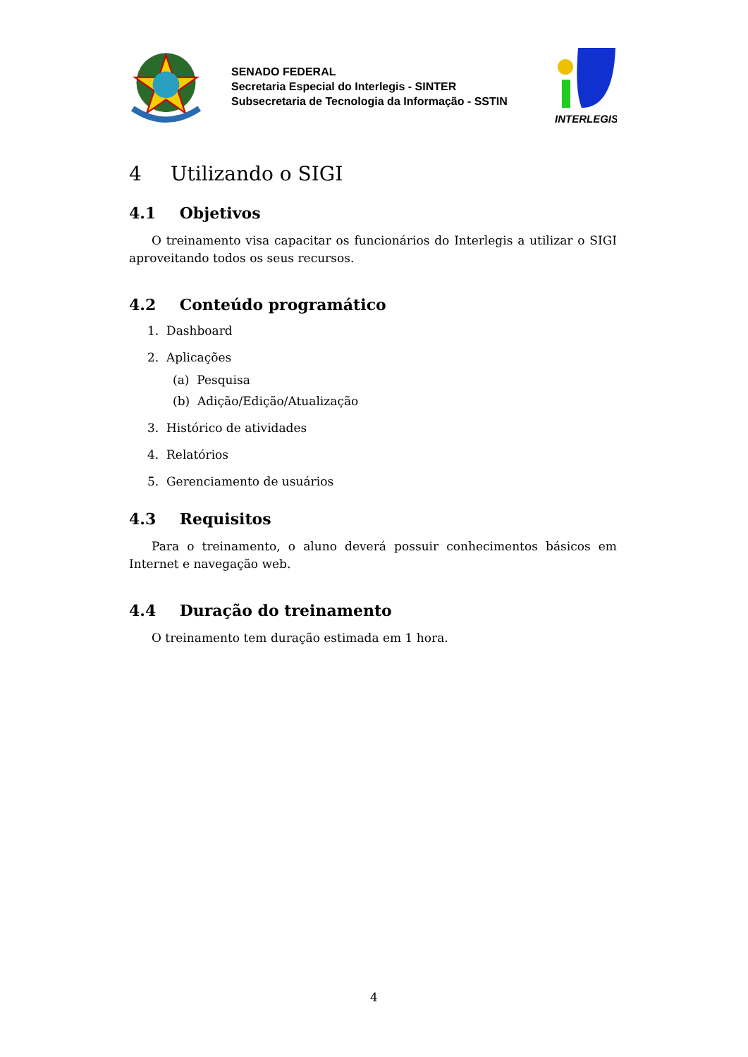SENADO FEDERAL
Secretaria Especial do Interlegis - SINTER
Subsecretaria de Tecnologia da Informação - SSTIN
INTERLEGIS
4 Utilizando o SIGI
4.1 Objetivos
O treinamento visa capacitar os funcionários do Interlegis a utilizar o SIGI aproveitando todos os seus recursos.
4.2 Conteúdo programático
1. Dashboard
2. Aplicações
(a) Pesquisa
(b) Adição/Edição/Atualização
3. Histórico de atividades
4. Relatórios
5. Gerenciamento de usuários
4.3 Requisitos
Para o treinamento, o aluno deverá possuir conhecimentos básicos em Internet e navegação web.
4.4 Duração do treinamento
O treinamento tem duração estimada em 1 hora.
4